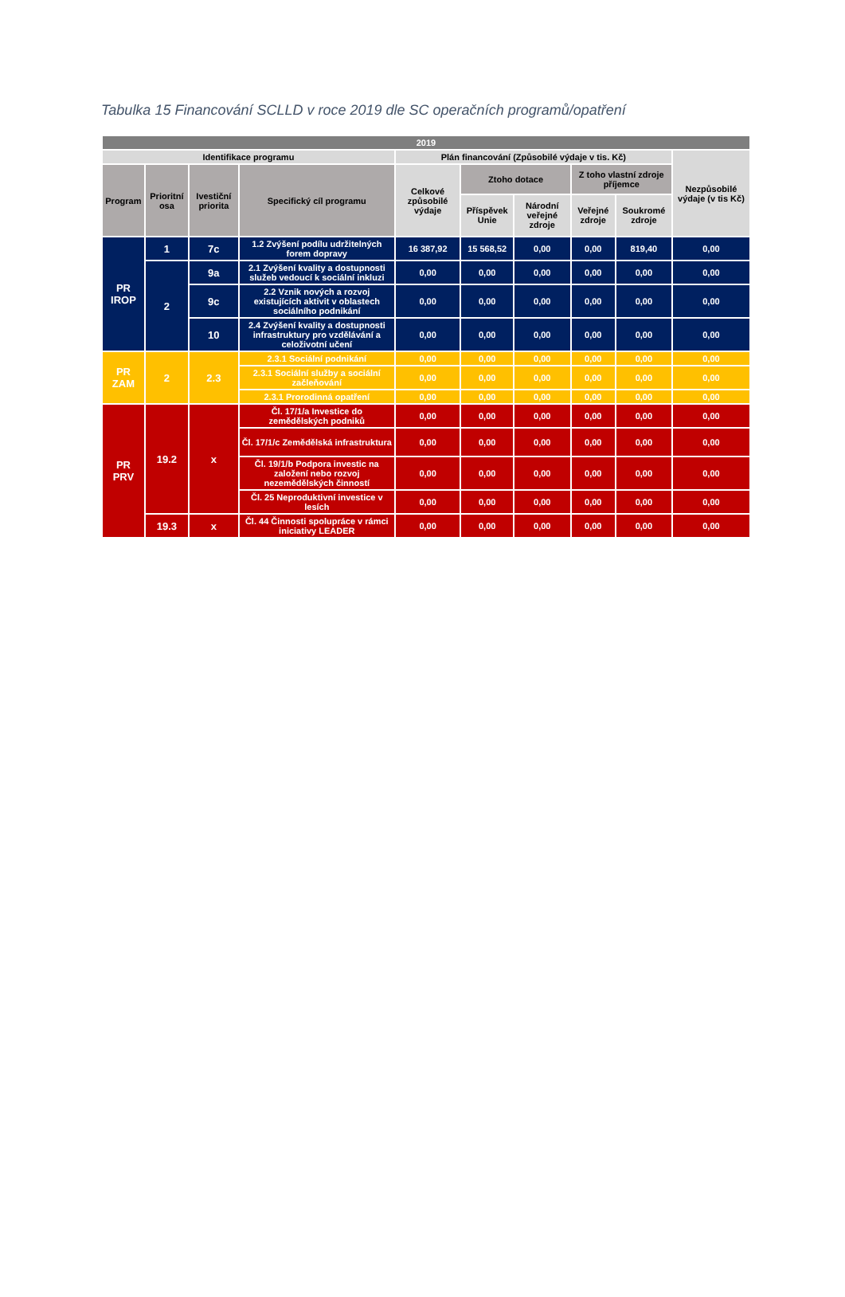Tabulka 15 Financování SCLLD v roce 2019 dle SC operačních programů/opatření
| 2019 | | | | | | | | | |
| --- | --- | --- | --- | --- | --- | --- | --- | --- | --- |
| Identifikace programu | | | | Plán financování (Způsobilé výdaje v tis. Kč) | | | | | Nezpůsobilé výdaje (v tis Kč) |
| Program | Prioritní osa | Ivestiční priorita | Specifický cíl programu | Celkové způsobilé výdaje | Ztoho dotace | | Z toho vlastní zdroje příjemce | | |
| | | | | | Příspěvek Unie | Národní veřejné zdroje | Veřejné zdroje | Soukromé zdroje | |
| PR IROP | 1 | 7c | 1.2 Zvýšení podílu udržitelných forem dopravy | 16 387,92 | 15 568,52 | 0,00 | 0,00 | 819,40 | 0,00 |
| | 2 | 9a | 2.1 Zvýšení kvality a dostupnosti služeb vedoucí k sociální inkluzi | 0,00 | 0,00 | 0,00 | 0,00 | 0,00 | 0,00 |
| | | 9c | 2.2 Vznik nových a rozvoj existujících aktivit v oblastech sociálního podnikání | 0,00 | 0,00 | 0,00 | 0,00 | 0,00 | 0,00 |
| | | 10 | 2.4 Zvýšení kvality a dostupnosti infrastruktury pro vzdělávání a celoživotní učení | 0,00 | 0,00 | 0,00 | 0,00 | 0,00 | 0,00 |
| PR ZAM | 2 | 2.3 | 2.3.1 Sociální podnikání | 0,00 | 0,00 | 0,00 | 0,00 | 0,00 | 0,00 |
| | | | 2.3.1 Sociální služby a sociální začleňování | 0,00 | 0,00 | 0,00 | 0,00 | 0,00 | 0,00 |
| | | | 2.3.1 Prorodinná opatření | 0,00 | 0,00 | 0,00 | 0,00 | 0,00 | 0,00 |
| PR PRV | 19.2 | x | Čl. 17/1/a Investice do zemědělských podniků | 0,00 | 0,00 | 0,00 | 0,00 | 0,00 | 0,00 |
| | | | Čl. 17/1/c Zemědělská infrastruktura | 0,00 | 0,00 | 0,00 | 0,00 | 0,00 | 0,00 |
| | | | Čl. 19/1/b Podpora investic na založení nebo rozvoj nezemědělských činností | 0,00 | 0,00 | 0,00 | 0,00 | 0,00 | 0,00 |
| | | | Čl. 25 Neproduktivní investice v lesích | 0,00 | 0,00 | 0,00 | 0,00 | 0,00 | 0,00 |
| | 19.3 | x | Čl. 44 Činnosti spolupráce v rámci iniciativy LEADER | 0,00 | 0,00 | 0,00 | 0,00 | 0,00 | 0,00 |